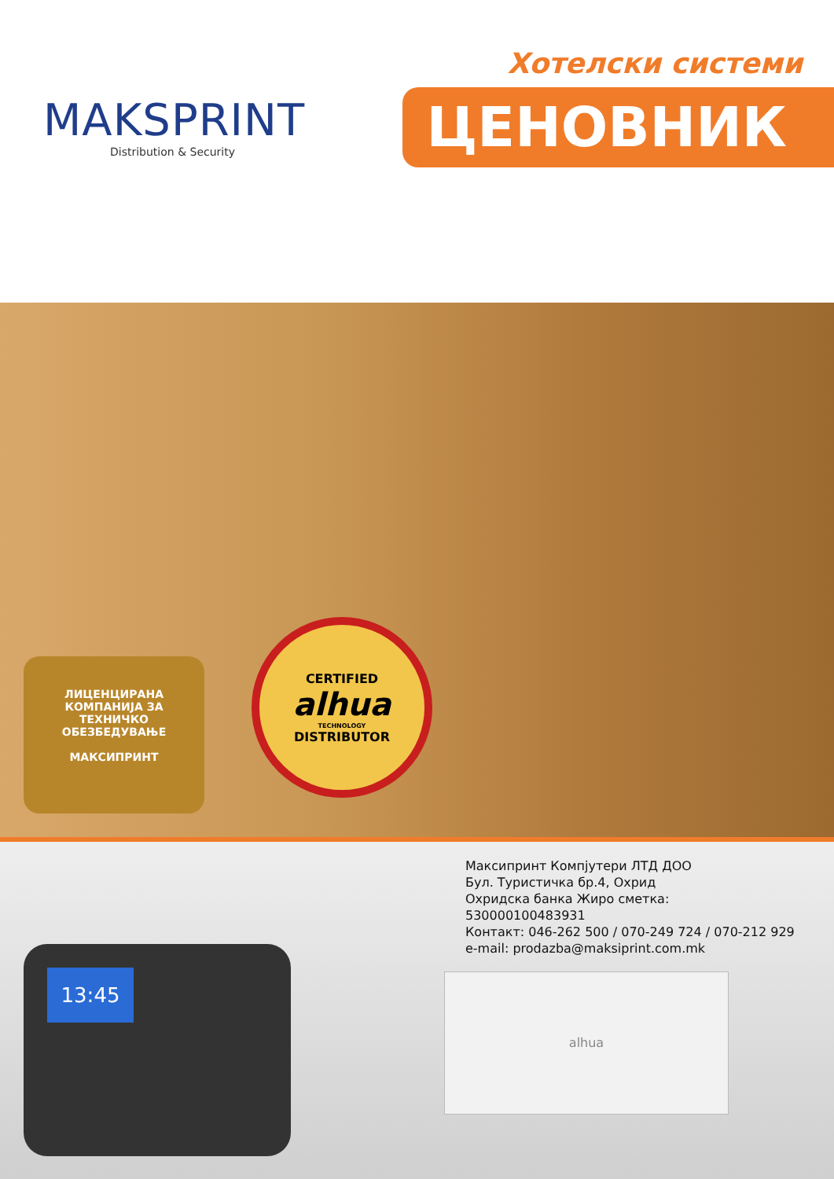MAKSPRINT
Distribution & Security
Хотелски системи
ЦЕНОВНИК
ЛИЦЕНЦИРАНА
КОМПАНИЈА ЗА
ТЕХНИЧКО
ОБЕЗБЕДУВАЊЕ
МАКСИПРИНТ
CERTIFIED
alhua
TECHNOLOGY
DISTRIBUTOR
Максипринт Компјутери ЛТД ДОО
Бул. Туристичка бр.4, Охрид
Охридска банка Жиро сметка:
530000100483931
Контакт: 046-262 500 / 070-249 724 / 070-212 929
e-mail: prodazba@maksiprint.com.mk
13:45
alhua